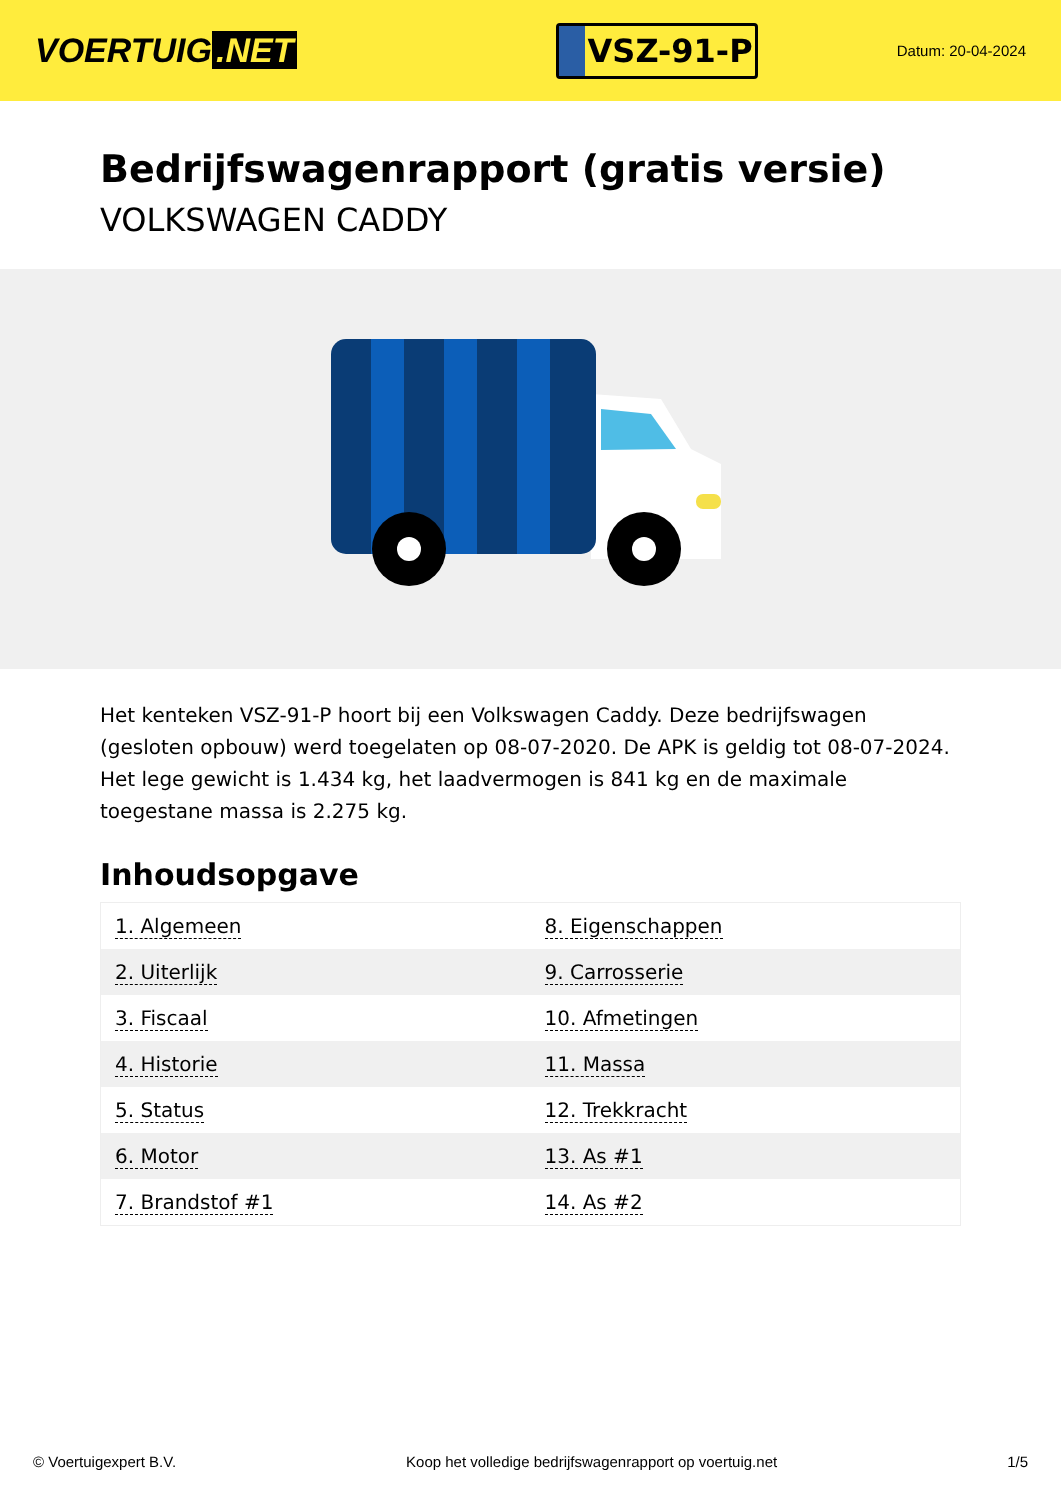VOERTUIG.NET
VSZ-91-P
Datum: 20-04-2024
Bedrijfswagenrapport (gratis versie)
VOLKSWAGEN CADDY
Het kenteken VSZ-91-P hoort bij een Volkswagen Caddy. Deze bedrijfswagen (gesloten opbouw) werd toegelaten op 08-07-2020. De APK is geldig tot 08-07-2024. Het lege gewicht is 1.434 kg, het laadvermogen is 841 kg en de maximale toegestane massa is 2.275 kg.
Inhoudsopgave
| 1. Algemeen | 8. Eigenschappen |
| 2. Uiterlijk | 9. Carrosserie |
| 3. Fiscaal | 10. Afmetingen |
| 4. Historie | 11. Massa |
| 5. Status | 12. Trekkracht |
| 6. Motor | 13. As #1 |
| 7. Brandstof #1 | 14. As #2 |
© Voertuigexpert B.V. Koop het volledige bedrijfswagenrapport op voertuig.net 1/5